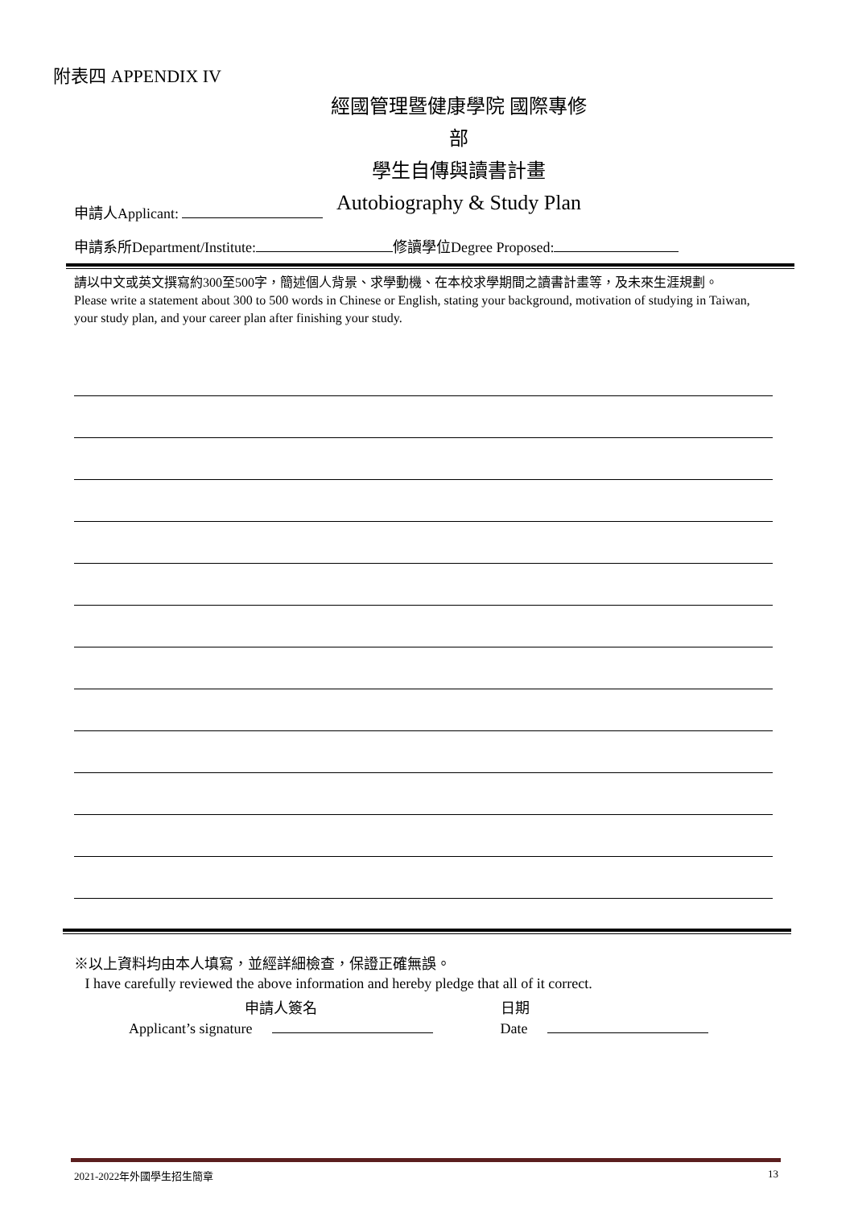附表四 APPENDIX IV
經國管理暨健康學院 國際專修部
學生自傳與讀書計畫
Autobiography & Study Plan
申請人Applicant:
申請系所Department/Institute: 修讀學位Degree Proposed:
請以中文或英文撰寫約300至500字，簡述個人背景、求學動機、在本校求學期間之讀書計畫等，及未來生涯規劃。
Please write a statement about 300 to 500 words in Chinese or English, stating your background, motivation of studying in Taiwan, your study plan, and your career plan after finishing your study.
※以上資料均由本人填寫，並經詳細檢查，保證正確無誤。
I have carefully reviewed the above information and hereby pledge that all of it correct.
申請人簽名
Applicant’s signature
日期
Date
2021-2022年外國學生招生簡章 13